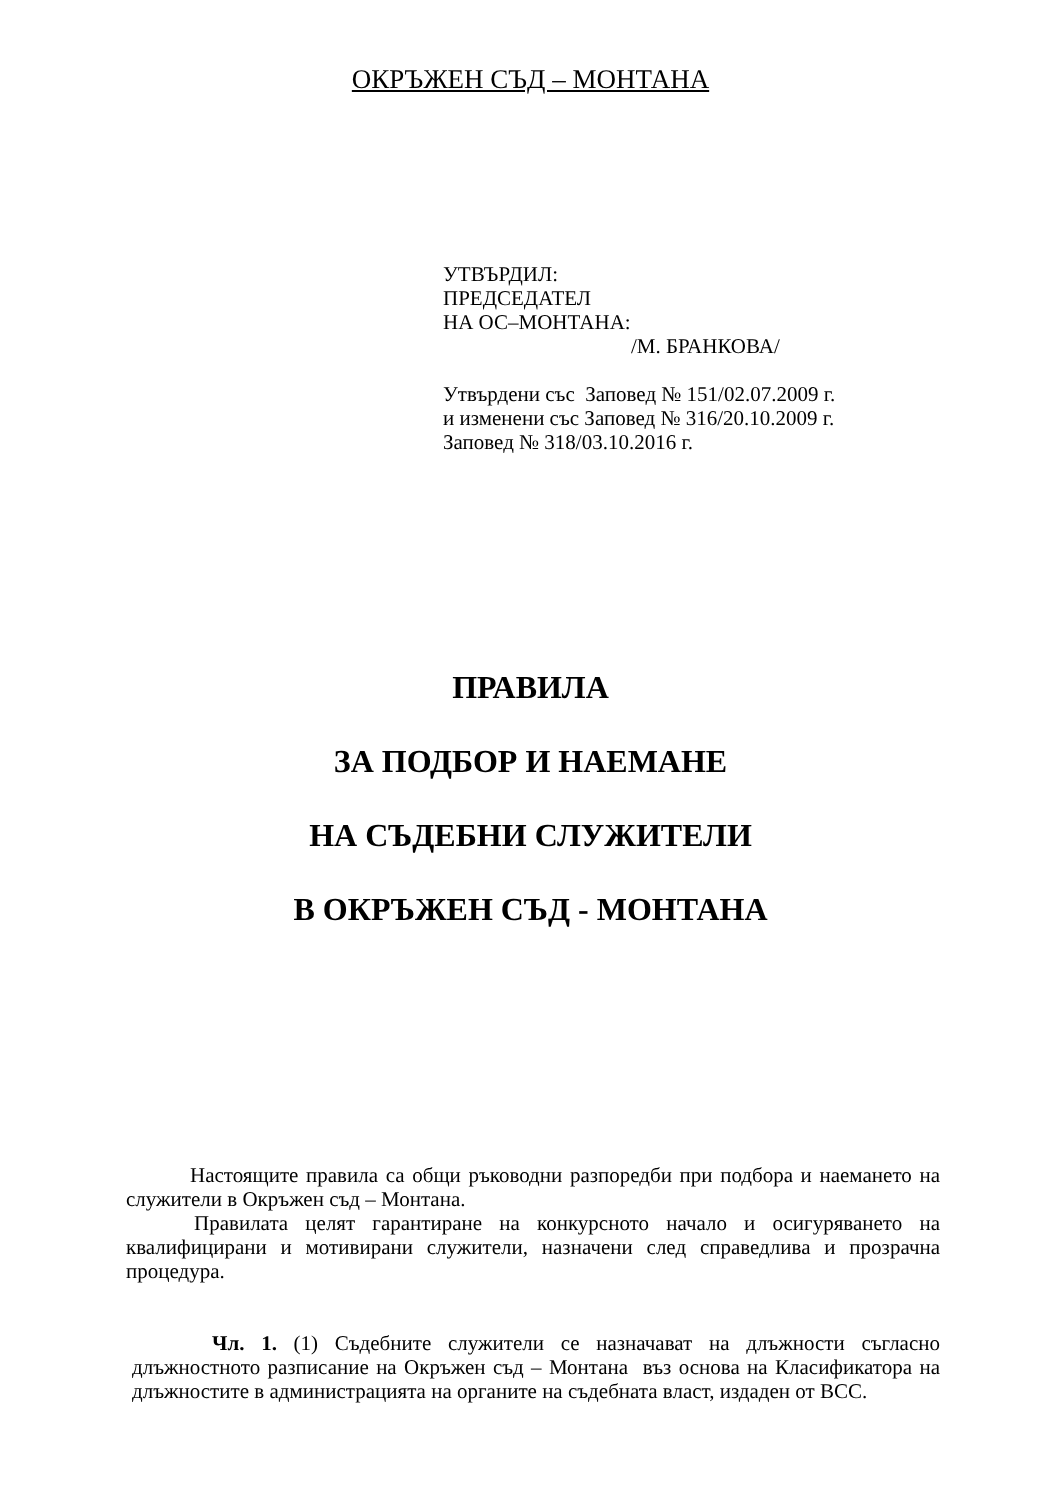ОКРЪЖЕН СЪД – МОНТАНА
УТВЪРДИЛ:
ПРЕДСЕДАТЕЛ
НА ОС–МОНТАНА:
/М. БРАНКОВА/
Утвърдени със Заповед № 151/02.07.2009 г.
и изменени със Заповед № 316/20.10.2009 г.
Заповед № 318/03.10.2016 г.
ПРАВИЛА
ЗА ПОДБОР И НАЕМАНЕ
НА СЪДЕБНИ СЛУЖИТЕЛИ
В ОКРЪЖЕН СЪД - МОНТАНА
Настоящите правила са общи ръководни разпоредби при подбора и наемането на служители в Окръжен съд – Монтана.
Правилата целят гарантиране на конкурсното начало и осигуряването на квалифицирани и мотивирани служители, назначени след справедлива и прозрачна процедура.
Чл. 1. (1) Съдебните служители се назначават на длъжности съгласно длъжностното разписание на Окръжен съд – Монтана въз основа на Класификатора на длъжностите в администрацията на органите на съдебната власт, издаден от ВСС.